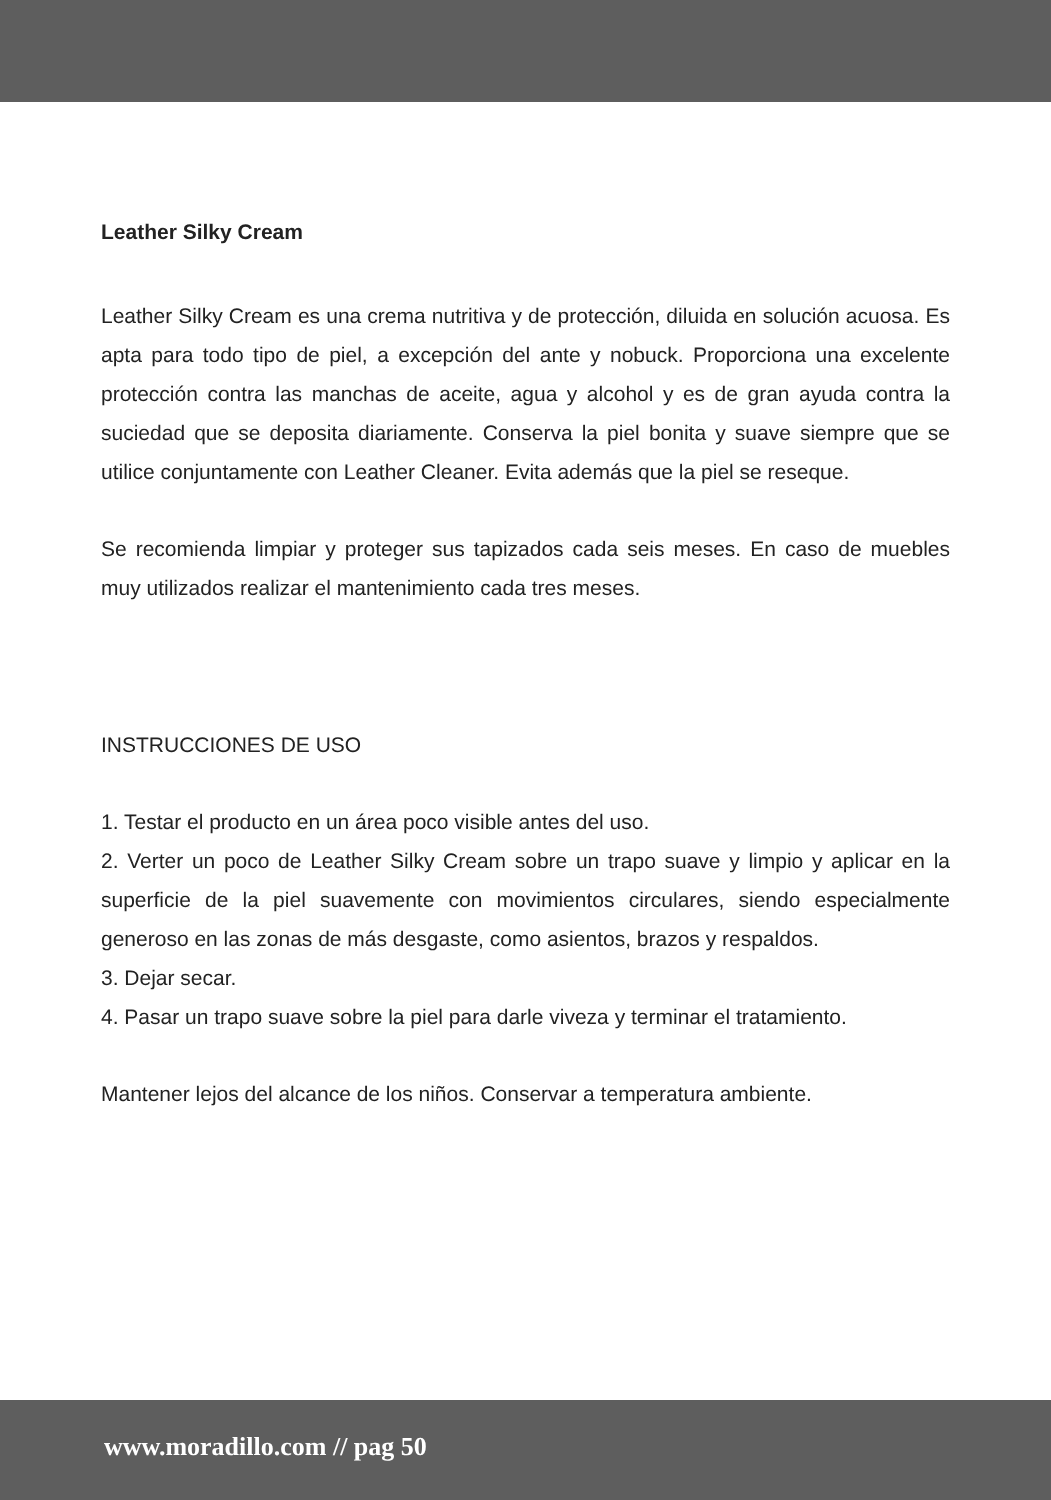Leather Silky Cream
Leather Silky Cream es una crema nutritiva y de protección, diluida en solución acuosa. Es apta para todo tipo de piel, a excepción del ante y nobuck. Proporciona una excelente protección contra las manchas de aceite, agua y alcohol y es de gran ayuda contra la suciedad que se deposita diariamente. Conserva la piel bonita y suave siempre que se utilice conjuntamente con Leather Cleaner. Evita además que la piel se reseque.
Se recomienda limpiar y proteger sus tapizados cada seis meses. En caso de muebles muy utilizados realizar el mantenimiento cada tres meses.
INSTRUCCIONES DE USO
1. Testar el producto en un área poco visible antes del uso.
2. Verter un poco de Leather Silky Cream sobre un trapo suave y limpio y aplicar en la superficie de la piel suavemente con movimientos circulares, siendo especialmente generoso en las zonas de más desgaste, como asientos, brazos y respaldos.
3. Dejar secar.
4. Pasar un trapo suave sobre la piel para darle viveza y terminar el tratamiento.
Mantener lejos del alcance de los niños. Conservar a temperatura ambiente.
www.moradillo.com // pag 50